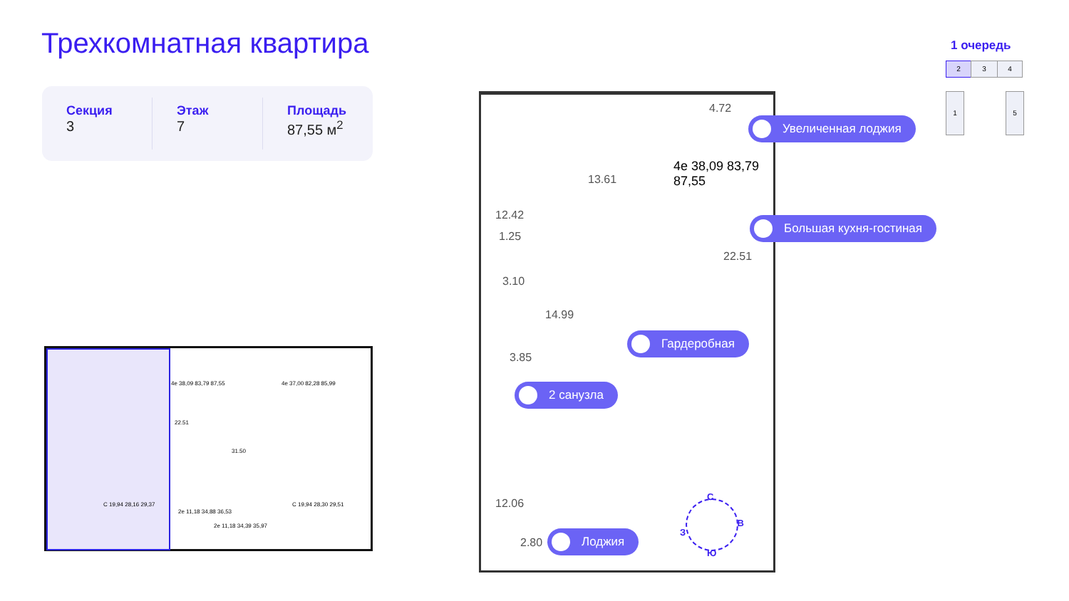Трехкомнатная квартира
Секция
3
Этаж
7
Площадь
87,55 м<sup>2</sup>
1 очередь
2 3 4
1 5
4.72
13.61
4e 38,09 83,79 87,55
12.42
1.25
22.51
3.10
14.99
3.85
12.06
2.80
Увеличенная лоджия
Большая кухня-гостиная
Гардеробная
2 санузла
Лоджия
С
В
Ю
З
4e 38,09 83,79 87,55
22.51
4e 37,00 82,28 85,99
31.50
C 19,94 28,16 29,37
2e 11,18 34,88 36,53
2e 11,18 34,39 35,97
C 19,94 28,30 29,51